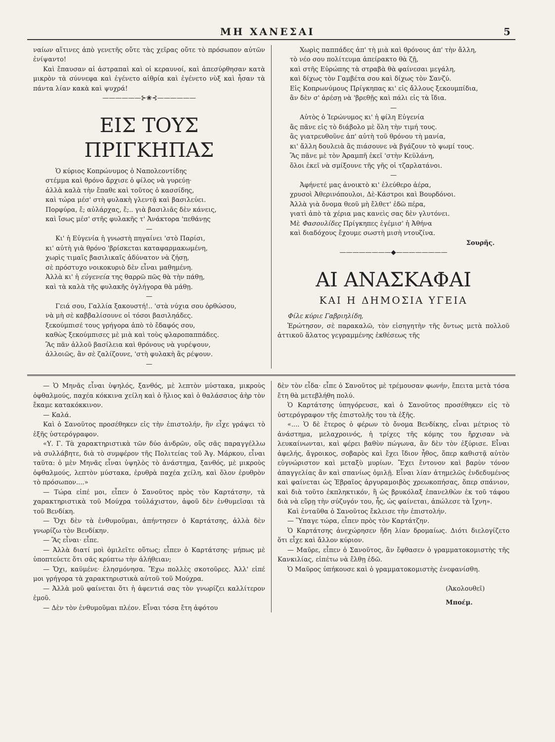ΜΗ ΧΑΝΕΣΑΙ 5
ναίων αἵτινες ἀπὸ γενετῆς οὔτε τὰς χεῖρας οὔτε τὸ πρόσωπον αὐτῶν ἐνίψαντο!
Καὶ ἔπαυσαν αἱ ἀστραπαὶ καὶ οἱ κεραυνοί, καὶ ἀπεσύρθησαν κατὰ μικρὸν τὰ σύννεφα καὶ ἐγένετο αἰθρία καὶ ἐγένετο νὺξ καὶ ἦσαν τὰ πάντα λίαν κακὰ καὶ ψυχρά!
——————⊱❀⊰——————
ΕΙΣ ΤΟΥΣ ΠΡΙΓΚΗΠΑΣ
Ὁ κύριος Κοπρώνυμος ὁ Ναπολεοντίδης
στέμμα καὶ θρόνο ἄρχισε ὁ φίλος νὰ γυρεύῃ·
ἀλλὰ καλὰ τὴν ἔπαθε καὶ τοῦτος ὁ κασσίδης,
καὶ τώρα μέσ' στὴ φυλακὴ γλεντᾷ καὶ βασιλεύει.
Πορφύρα, ἔ; αὐλάρχας, ἔ;.. γιὰ βασιλιᾶς δὲν κάνεις,
καὶ ἴσως μέσ' στῆς φυλακῆς τ' Ἀνάκτορα 'πεθάνῃς
—
Κι' ἡ Εὐγενία ἡ γνωστὴ πηγαίνει 'στὸ Παρίσι,
κι' αὐτὴ γιὰ θρόνο 'βρίσκεται καταφαρμακωμένη,
χωρὶς τιμαῖς βασιλικαῖς ἀδύνατον νὰ ζήσῃ,
σὲ πρόστυχο νοικοκυριὸ δὲν εἶναι μαθημένη.
Ἀλλὰ κι' ἡ εὐγενεία της θαρρῶ πῶς θὰ τὴν πάθῃ,
καὶ τὰ καλὰ τῆς φυλακῆς ὀγλήγορα θὰ μάθῃ.
—
Γειά σου, Γαλλία ξακουστή!.. 'στὰ νύχια σου ὀρθώσου,
νὰ μὴ σὲ καββαλίσουνε οἱ τόσοι βασιληάδες.
ξεκούμπισέ τους γρήγορα ἀπὸ τὸ ἔδαφός σου,
καθὼς ξεκούμπισες μὲ μιὰ καὶ τοὺς φλαροπαππάδες.
Ἂς πᾶν ἀλλοῦ βασίλεια καὶ θρόνους νὰ γυρέψουν,
ἀλλοιῶς, ἂν σὲ ζαλίζουνε, 'στὴ φυλακὴ ἂς ρέψουν.
—
Χωρὶς παππάδες ἀπ' τὴ μιὰ καὶ θρόνους ἀπ' τὴν ἄλλη,
τὸ νέο σου πολίτευμα ἀπείρακτο θὰ ζῇ,
καὶ στῆς Εὐρώπης τὰ στραβὰ θὰ φαίνεσαι μεγάλη,
καὶ δίχως τὸν Γαμβέτα σου καὶ δίχως τὸν Σανζύ.
Εἰς Κοπρωνύμους Πρίγκηπας κι' εἰς ἄλλους ξεκουμπίδια,
ἂν δὲν σ' ἀρέσῃ νὰ 'βρεθῇς καὶ πάλι εἰς τὰ ἴδια.
—
Αὐτὸς ὁ Ἱερώνυμος κι' ἡ φίλη Εὐγενία
ἂς πᾶνε εἰς τὸ διάβολο μὲ ὅλη τὴν τιμή τους.
ἂς γιατρευθοῦνε ἀπ' αὐτὴ τοῦ θρόνου τὴ μανία,
κι' ἄλλη δουλειὰ ἂς πιάσουνε νὰ βγάζουν τὸ ψωμί τους.
Ἂς πᾶνε μὲ τὸν Ἀραμπῆ ἐκεῖ 'στὴν Κεϋλάνη,
ὅλοι ἐκεῖ νὰ σμίξουνε τῆς γῆς οἱ τζαρλατάνοι.
—
Ἀφήνετέ μας ἀνοικτὸ κι' ἐλεύθερο ἀέρα,
χρυσοὶ Ἀθερινόπουλοι, Δὲ-Κάστροι καὶ Βουρδόνοι.
Ἀλλὰ γιὰ ὄνομα θεοῦ μὴ ἔλθετ' ἐδῶ πέρα,
γιατὶ ἀπὸ τὰ χέρια μας κανεὶς σας δὲν γλυτόνει.
Μὲ Φασουλίδες Πρίγκηπες ἐγέμισ' ἡ Ἀθήνα
καὶ διαδόχους ἔχουμε σωστὴ μισὴ ντουζίνα.
Σουρῆς.
————————◆————————
ΑΙ ΑΝΑΣΚΑΦΑΙ
ΚΑΙ Η ΔΗΜΟΣΙΑ ΥΓΕΙΑ
Φίλε κύριε Γαβριηλίδη,
Ἐρώτησον, σὲ παρακαλῶ, τὸν εἰσηγητὴν τῆς ὄντως μετὰ πολλοῦ ἀττικοῦ ἅλατος γεγραμμένης ἐκθέσεως τῆς
— Ὁ Μηνᾶς εἶναι ὑψηλός, ξανθός, μὲ λεπτὸν μύστακα, μικροὺς ὀφθαλμούς, παχέα κόκκινα χείλη καὶ ὁ ἥλιος καὶ ὁ θαλάσσιος ἀὴρ τὸν ἔκαμε κατακόκκινον.
— Καλά.
Καὶ ὁ Σανοῦτος προσέθηκεν εἰς τὴν ἐπιστολήν, ἣν εἶχε γράψει τὸ ἑξῆς ὑστερόγραφον.
«Υ. Γ. Τὰ χαρακτηριστικὰ τῶν δύο ἀνδρῶν, οὓς σᾶς παραγγέλλω νὰ συλλάβητε, διὰ τὸ συμφέρον τῆς Πολιτείας τοῦ Ἁγ. Μάρκου, εἶναι ταῦτα: ὁ μὲν Μηνᾶς εἶναι ὑψηλὸς τὸ ἀνάστημα, ξανθός, μὲ μικροὺς ὀφθαλμούς, λεπτὸν μύστακα, ἐρυθρὰ παχέα χείλη, καὶ ὅλον ἐρυθρὸν τὸ πρόσωπον....»
— Τώρα εἰπέ μοι, εἶπεν ὁ Σανοῦτος πρὸς τὸν Καρτάτσην, τὰ χαρακτηριστικὰ τοῦ Μούχρα τοὐλάχιστον, ἀφοῦ δὲν ἐνθυμεῖσαι τὰ τοῦ Βενδίκη.
— Ὄχι δὲν τὰ ἐνθυμοῦμαι, ἀπήντησεν ὁ Καρτάτσης, ἀλλὰ δὲν γνωρίζω τὸν Βενδίκην.
— Ἂς εἶναι· εἶπε.
— Ἀλλὰ διατί μοὶ ὁμιλεῖτε οὕτως; εἶπεν ὁ Καρτάτσης· μήπως μὲ ὑποπτεύετε ὅτι σᾶς κρύπτω τὴν ἀλήθειαν;
— Ὄχι, καϋμένε· ἐλησμόνησα. Ἔχω πολλὲς σκοτοῦρες. Ἀλλ' εἰπέ μοι γρήγορα τὰ χαρακτηριστικὰ αὐτοῦ τοῦ Μούχρα.
— Ἀλλὰ μοῦ φαίνεται ὅτι ἡ ἀφεντιά σας τὸν γνωρίζει καλλίτερον ἐμοῦ.
— Δὲν τὸν ἐνθυμοῦμαι πλέον. Εἶναι τόσα ἔτη ἀφότου
δὲν τὸν εἶδα· εἶπε ὁ Σανοῦτος μὲ τρέμουσαν φωνήν, ἔπειτα μετὰ τόσα ἔτη θὰ μετεβλήθη πολύ.
Ὁ Καρτάτσης ὑπηγόρευσε, καὶ ὁ Σανοῦτος προσέθηκεν εἰς τὸ ὑστερόγραφον τῆς ἐπιστολῆς του τὰ ἑξῆς.
«.... Ὁ δὲ ἕτερος ὁ φέρων τὸ ὄνομα Βενδίκης, εἶναι μέτριος τὸ ἀνάστημα, μελαχροινός, ἡ τρίχες τῆς κόμης του ἤρχισαν νὰ λευκαίνωνται, καὶ φέρει βαθὺν πώγωνα, ἂν δὲν τὸν ἐξύρισε. Εἶναι ἀφελής, ἄγροικος, σοβαρὸς καὶ ἔχει ἴδιον ἦθος, ὅπερ καθιστᾷ αὐτὸν εὐγνώριστον καὶ μεταξὺ μυρίων. Ἔχει ἔντονον καὶ βαρὺν τόνον ἀπαγγελίας ἂν καὶ σπανίως ὁμιλῇ. Εἶναι λίαν ἀτημελῶς ἐνδεδυμένος καὶ φαίνεται ὡς Ἑβραῖος ἀργυραμοιβὸς χρεωκοπήσας, ὅπερ σπάνιον, καὶ διὰ τοῦτο ἐκπληκτικόν, ἢ ὡς βρυκόλαξ ἐπανελθὼν ἐκ τοῦ τάφου διὰ νὰ εὕρῃ τὴν σύζυγόν του, ἧς, ὡς φαίνεται, ἀπώλεσε τὰ ἴχνη».
Καὶ ἐνταῦθα ὁ Σανοῦτος ἔκλεισε τὴν ἐπιστολήν.
— Ὕπαγε τώρα, εἶπεν πρὸς τὸν Καρτάτζην.
Ὁ Καρτάτσης ἀνεχώρησεν ἤδη λίαν δρομαίως. Διότι διελογίζετο ὅτι εἶχε καὶ ἄλλον κύριον.
— Μαῦρε, εἶπεν ὁ Σανοῦτος, ἂν ἔφθασεν ὁ γραμματοκομιστὴς τῆς Κανκιλίας, εἰπέτω νὰ ἔλθῃ ἐδῶ.
Ὁ Μαῦρος ὑπήκουσε καὶ ὁ γραμματοκομιστὴς ἐνεφανίσθη.
(Ἀκολουθεῖ)
Μποέμ.